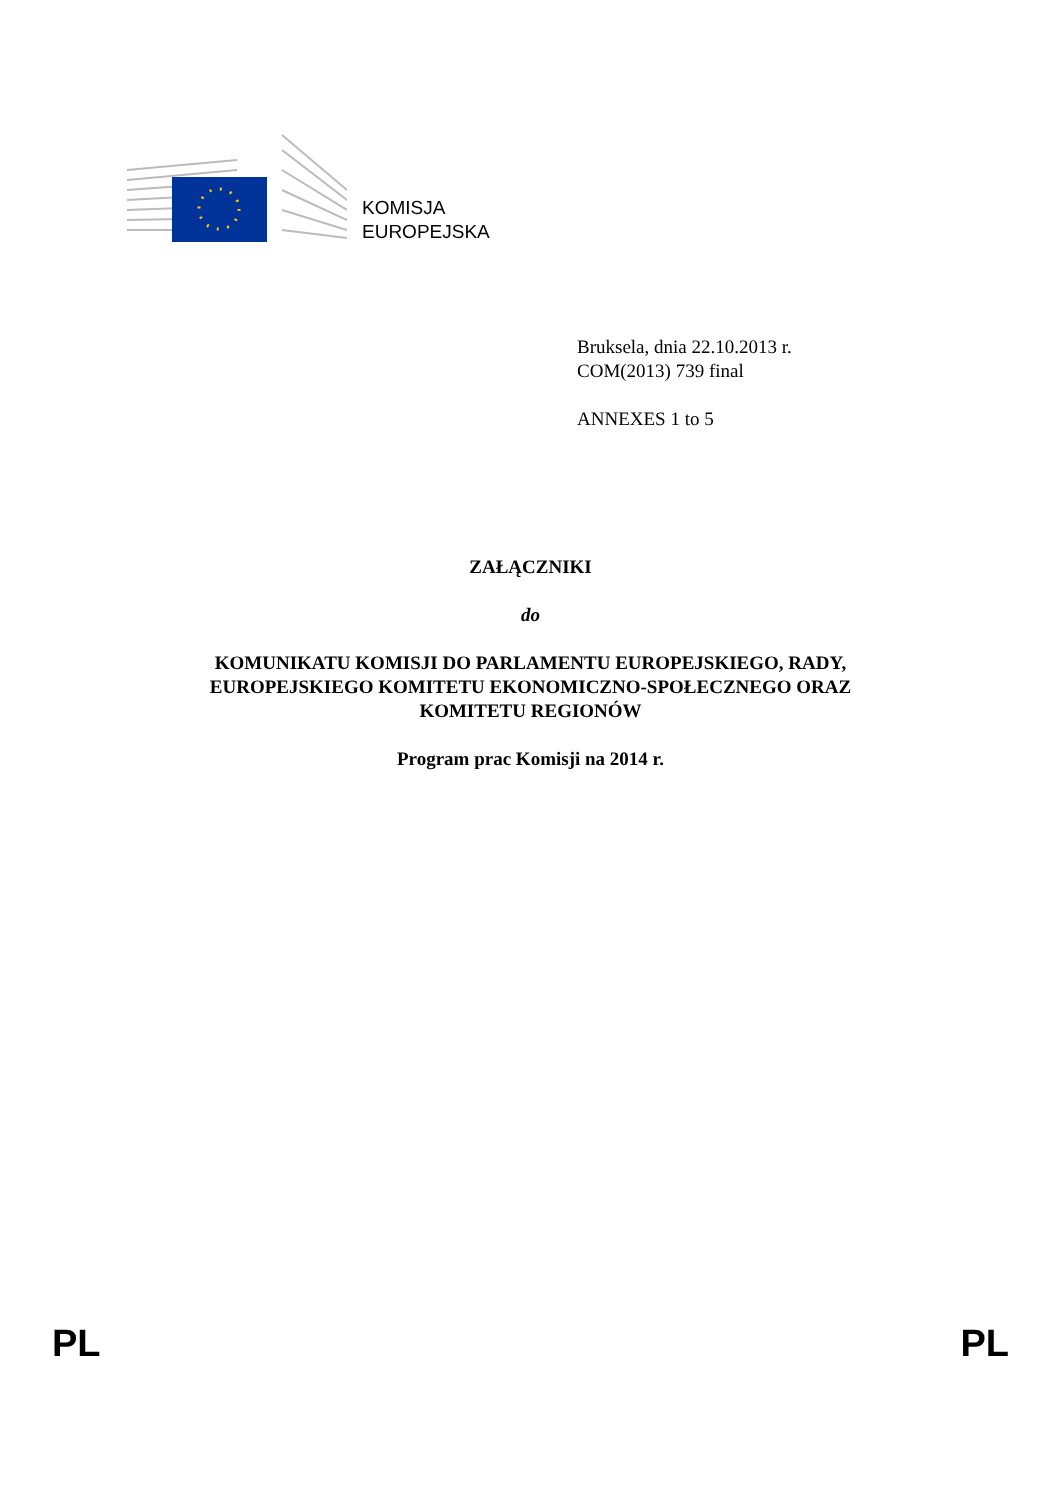KOMISJA
EUROPEJSKA
Bruksela, dnia 22.10.2013 r.
COM(2013) 739 final
ANNEXES 1 to 5
ZAŁĄCZNIKI
do
KOMUNIKATU KOMISJI DO PARLAMENTU EUROPEJSKIEGO, RADY,
EUROPEJSKIEGO KOMITETU EKONOMICZNO-SPOŁECZNEGO ORAZ
KOMITETU REGIONÓW
Program prac Komisji na 2014 r.
PL PL